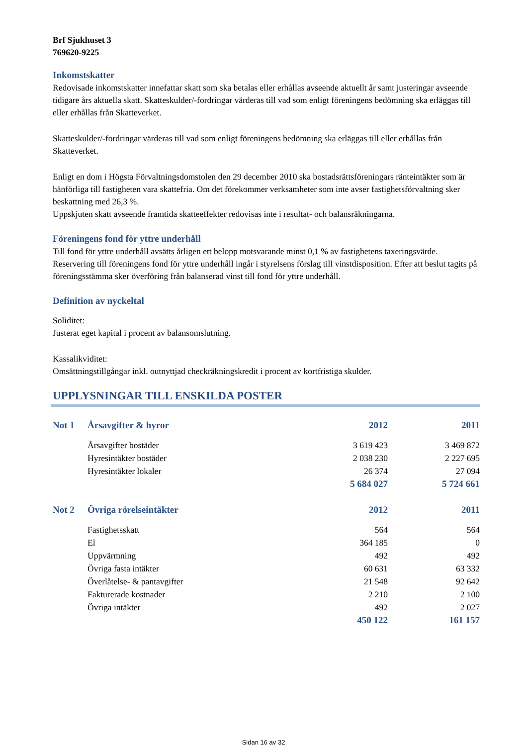Brf Sjukhuset 3
769620-9225
Inkomstskatter
Redovisade inkomstskatter innefattar skatt som ska betalas eller erhållas avseende aktuellt år samt justeringar avseende tidigare års aktuella skatt. Skatteskulder/-fordringar värderas till vad som enligt föreningens bedömning ska erläggas till eller erhållas från Skatteverket.
Skatteskulder/-fordringar värderas till vad som enligt föreningens bedömning ska erläggas till eller erhållas från Skatteverket.
Enligt en dom i Högsta Förvaltningsdomstolen den 29 december 2010 ska bostadsrättsföreningars ränteintäkter som är hänförliga till fastigheten vara skattefria. Om det förekommer verksamheter som inte avser fastighetsförvaltning sker beskattning med 26,3 %.
Uppskjuten skatt avseende framtida skatteeffekter redovisas inte i resultat- och balansräkningarna.
Föreningens fond för yttre underhåll
Till fond för yttre underhåll avsätts årligen ett belopp motsvarande minst 0,1 % av fastighetens taxeringsvärde.
Reservering till föreningens fond för yttre underhåll ingår i styrelsens förslag till vinstdisposition. Efter att beslut tagits på föreningsstämma sker överföring från balanserad vinst till fond för yttre underhåll.
Definition av nyckeltal
Soliditet:
Justerat eget kapital i procent av balansomslutning.
Kassalikviditet:
Omsättningstillgångar inkl. outnyttjad checkräkningskredit i procent av kortfristiga skulder.
UPPLYSNINGAR TILL ENSKILDA POSTER
| Not 1 | Årsavgifter & hyror | 2012 | 2011 |
| | Årsavgifter bostäder | 3 619 423 | 3 469 872 |
| | Hyresintäkter bostäder | 2 038 230 | 2 227 695 |
| | Hyresintäkter lokaler | 26 374 | 27 094 |
| | | 5 684 027 | 5 724 661 |
| Not 2 | Övriga rörelseintäkter | 2012 | 2011 |
| | Fastighetsskatt | 564 | 564 |
| | El | 364 185 | 0 |
| | Uppvärmning | 492 | 492 |
| | Övriga fasta intäkter | 60 631 | 63 332 |
| | Överlåtelse- & pantavgifter | 21 548 | 92 642 |
| | Fakturerade kostnader | 2 210 | 2 100 |
| | Övriga intäkter | 492 | 2 027 |
| | | 450 122 | 161 157 |
Sidan 16 av 32